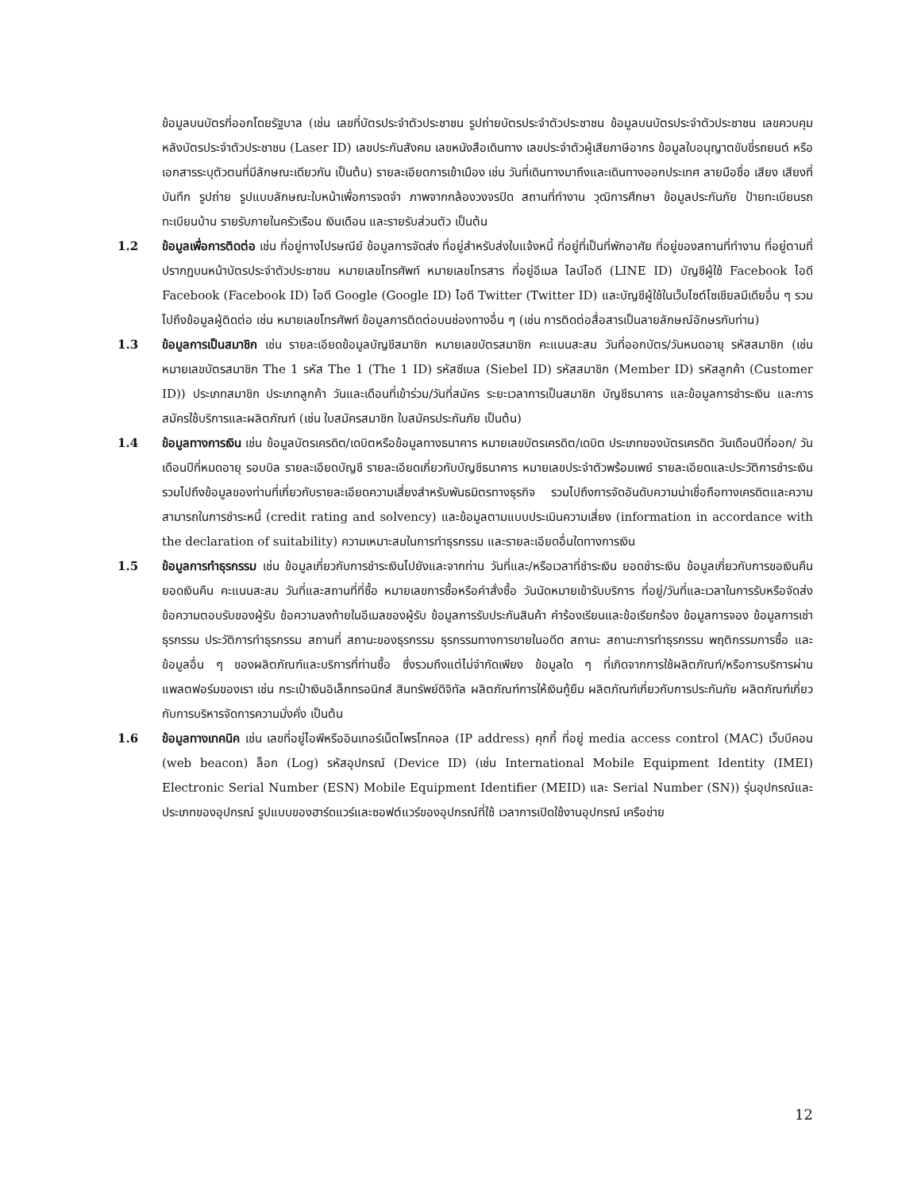ข้อมูลบนบัตรที่ออกโดยรัฐบาล (เช่น เลขที่บัตรประจำตัวประชาชน รูปถ่ายบัตรประจำตัวประชาชน ข้อมูลบนบัตรประจำตัวประชาชน เลขควบคุมหลังบัตรประจำตัวประชาชน (Laser ID) เลขประกันสังคม เลขหนังสือเดินทาง เลขประจำตัวผู้เสียภาษีอากร ข้อมูลใบอนุญาตขับขี่รถยนต์ หรือเอกสารระบุตัวตนที่มีลักษณะเดียวกัน เป็นต้น) รายละเอียดการเข้าเมือง เช่น วันที่เดินทางมาถึงและเดินทางออกประเทศ ลายมือชื่อ เสียง เสียงที่บันทึก รูปถ่าย รูปแบบลักษณะใบหน้าเพื่อการจดจำ ภาพจากกล้องวงจรปิด สถานที่ทำงาน วุฒิการศึกษา ข้อมูลประกันภัย ป้ายทะเบียนรถ ทะเบียนบ้าน รายรับภายในครัวเรือน เงินเดือน และรายรับส่วนตัว เป็นต้น
1.2 ข้อมูลเพื่อการติดต่อ เช่น ที่อยู่ทางไปรษณีย์ ข้อมูลการจัดส่ง ที่อยู่สำหรับส่งใบแจ้งหนี้ ที่อยู่ที่เป็นที่พักอาศัย ที่อยู่ของสถานที่ทำงาน ที่อยู่ตามที่ปรากฏบนหน้าบัตรประจำตัวประชาชน หมายเลขโทรศัพท์ หมายเลขโทรสาร ที่อยู่อีเมล ไลน์ไอดี (LINE ID) บัญชีผู้ใช้ Facebook ไอดี Facebook (Facebook ID) ไอดี Google (Google ID) ไอดี Twitter (Twitter ID) และบัญชีผู้ใช้ในเว็บไซต์โซเชียลมีเดียอื่น ๆ รวมไปถึงข้อมูลผู้ติดต่อ เช่น หมายเลขโทรศัพท์ ข้อมูลการติดต่อบนช่องทางอื่น ๆ (เช่น การติดต่อสื่อสารเป็นลายลักษณ์อักษรกับท่าน)
1.3 ข้อมูลการเป็นสมาชิก เช่น รายละเอียดข้อมูลบัญชีสมาชิก หมายเลขบัตรสมาชิก คะแนนสะสม วันที่ออกบัตร/วันหมดอายุ รหัสสมาชิก (เช่น หมายเลขบัตรสมาชิก The 1 รหัส The 1 (The 1 ID) รหัสซีเบล (Siebel ID) รหัสสมาชิก (Member ID) รหัสลูกค้า (Customer ID)) ประเภทสมาชิก ประเภทลูกค้า วันและเดือนที่เข้าร่วม/วันที่สมัคร ระยะเวลาการเป็นสมาชิก บัญชีธนาคาร และข้อมูลการชำระเงิน และการสมัครใช้บริการและผลิตภัณฑ์ (เช่น ใบสมัครสมาชิก ใบสมัครประกันภัย เป็นต้น)
1.4 ข้อมูลทางการเงิน เช่น ข้อมูลบัตรเครดิต/เดบิตหรือข้อมูลทางธนาคาร หมายเลขบัตรเครดิต/เดบิต ประเภทของบัตรเครดิต วันเดือนปีที่ออก/ วันเดือนปีที่หมดอายุ รอบบิล รายละเอียดบัญชี รายละเอียดเกี่ยวกับบัญชีธนาคาร หมายเลขประจำตัวพร้อมเพย์ รายละเอียดและประวัติการชำระเงิน รวมไปถึงข้อมูลของท่านที่เกี่ยวกับรายละเอียดความเสี่ยงสำหรับพันธมิตรทางธุรกิจ รวมไปถึงการจัดอันดับความน่าเชื่อถือทางเครดิตและความสามารถในการชำระหนี้ (credit rating and solvency) และข้อมูลตามแบบประเมินความเสี่ยง (information in accordance with the declaration of suitability) ความเหมาะสมในการทำธุรกรรม และรายละเอียดอื่นใดทางการเงิน
1.5 ข้อมูลการทำธุรกรรม เช่น ข้อมูลเกี่ยวกับการชำระเงินไปยังและจากท่าน วันที่และ/หรือเวลาที่ชำระเงิน ยอดชำระเงิน ข้อมูลเกี่ยวกับการขอเงินคืน ยอดเงินคืน คะแนนสะสม วันที่และสถานที่ที่ซื้อ หมายเลขการซื้อหรือคำสั่งซื้อ วันนัดหมายเข้ารับบริการ ที่อยู่/วันที่และเวลาในการรับหรือจัดส่ง ข้อความตอบรับของผู้รับ ข้อความลงท้ายในอีเมลของผู้รับ ข้อมูลการรับประกันสินค้า คำร้องเรียนและข้อเรียกร้อง ข้อมูลการจอง ข้อมูลการเช่า ธุรกรรม ประวัติการทำธุรกรรม สถานที่ สถานะของธุรกรรม ธุรกรรมทางการขายในอดีต สถานะ สถานะการทำธุรกรรม พฤติกรรมการซื้อ และข้อมูลอื่น ๆ ของผลิตภัณฑ์และบริการที่ท่านซื้อ ซึ่งรวมถึงแต่ไม่จำกัดเพียง ข้อมูลใด ๆ ที่เกิดจากการใช้ผลิตภัณฑ์/หรือการบริการผ่านแพลตฟอร์มของเรา เช่น กระเป๋าเงินอิเล็กทรอนิกส์ สินทรัพย์ดิจิทัล ผลิตภัณฑ์การให้เงินกู้ยืม ผลิตภัณฑ์เกี่ยวกับการประกันภัย ผลิตภัณฑ์เกี่ยวกับการบริหารจัดการความมั่งคั่ง เป็นต้น
1.6 ข้อมูลทางเทคนิค เช่น เลขที่อยู่ไอพีหรืออินเทอร์เน็ตโพรโทคอล (IP address) คุกกี้ ที่อยู่ media access control (MAC) เว็บบีคอน (web beacon) ล็อก (Log) รหัสอุปกรณ์ (Device ID) (เช่น International Mobile Equipment Identity (IMEI) Electronic Serial Number (ESN) Mobile Equipment Identifier (MEID) และ Serial Number (SN)) รุ่นอุปกรณ์และประเภทของอุปกรณ์ รูปแบบของฮาร์ดแวร์และซอฟต์แวร์ของอุปกรณ์ที่ใช้ เวลาการเปิดใช้งานอุปกรณ์ เครือข่าย
12